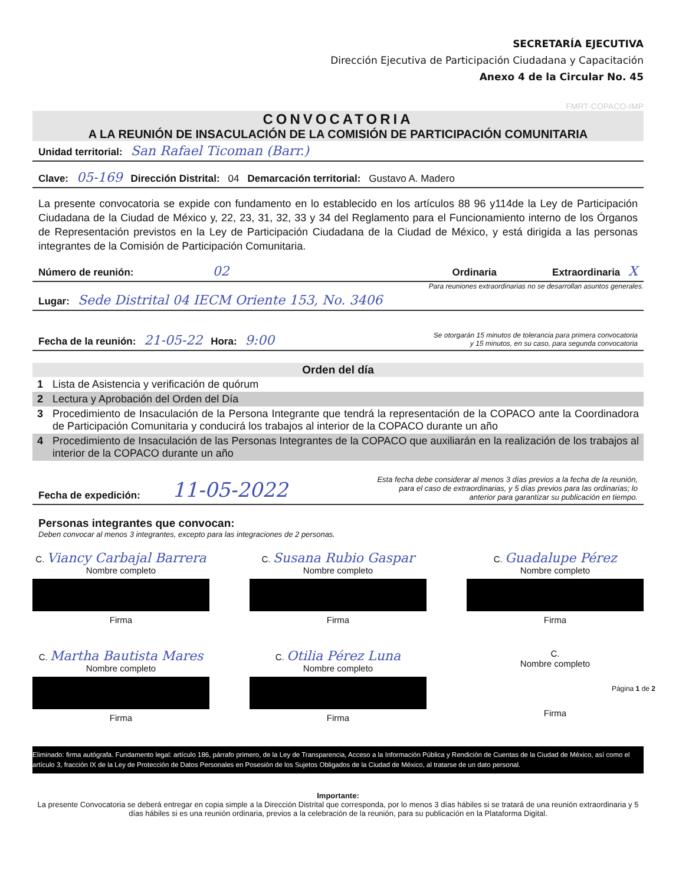SECRETARÍA EJECUTIVA
Dirección Ejecutiva de Participación Ciudadana y Capacitación
Anexo 4 de la Circular No. 45
FMRT-COPACO-IMP
CONVOCATORIA
A LA REUNIÓN DE INSACULACIÓN DE LA COMISIÓN DE PARTICIPACIÓN COMUNITARIA
Unidad territorial: San Rafael Ticoman (Barr.)
Clave: 05-169 Dirección Distrital: 04 Demarcación territorial: Gustavo A. Madero
La presente convocatoria se expide con fundamento en lo establecido en los artículos 88 96 y114de la Ley de Participación Ciudadana de la Ciudad de México y, 22, 23, 31, 32, 33 y 34 del Reglamento para el Funcionamiento interno de los Órganos de Representación previstos en la Ley de Participación Ciudadana de la Ciudad de México, y está dirigida a las personas integrantes de la Comisión de Participación Comunitaria.
Número de reunión: 02 Ordinaria Extraordinaria X
Para reuniones extraordinarias no se desarrollan asuntos generales.
Lugar: Sede Distrital 04 IECM Oriente 153, No. 3406
Fecha de la reunión: 21-05-22 Hora: 9:00 Se otorgarán 15 minutos de tolerancia para primera convocatoria
y 15 minutos, en su caso, para segunda convocatoria
| Orden del día | |
| --- | --- |
| 1 | Lista de Asistencia y verificación de quórum |
| 2 | Lectura y Aprobación del Orden del Día |
| 3 | Procedimiento de Insaculación de la Persona Integrante que tendrá la representación de la COPACO ante la Coordinadora de Participación Comunitaria y conducirá los trabajos al interior de la COPACO durante un año |
| 4 | Procedimiento de Insaculación de las Personas Integrantes de la COPACO que auxiliarán en la realización de los trabajos al interior de la COPACO durante un año |
Fecha de expedición: 11-05-2022 Esta fecha debe considerar al menos 3 días previos a la fecha de la reunión,
para el caso de extraordinarias, y 5 días previos para las ordinarias; lo
anterior para garantizar su publicación en tiempo.
Personas integrantes que convocan:
Deben convocar al menos 3 integrantes, excepto para las integraciones de 2 personas.
C. Viancy Carbajal Barrera
Nombre completo
Firma
C. Susana Rubio Gaspar
Nombre completo
Firma
C. Guadalupe Pérez
Nombre completo
Firma
C. Martha Bautista Mares
Nombre completo
Firma
C. Otilia Pérez Luna
Nombre completo
Firma
C.
Nombre completo
Firma
Eliminado: firma autógrafa. Fundamento legal: artículo 186, párrafo primero, de la Ley de Transparencia, Acceso a la Información Pública y Rendición de Cuentas de la Ciudad de México, así como el artículo 3, fracción IX de la Ley de Protección de Datos Personales en Posesión de los Sujetos Obligados de la Ciudad de México, al tratarse de un dato personal.
Importante:
La presente Convocatoria se deberá entregar en copia simple a la Dirección Distrital que corresponda, por lo menos 3 días hábiles si se tratará de una reunión extraordinaria y 5 días hábiles si es una reunión ordinaria, previos a la celebración de la reunión, para su publicación en la Plataforma Digital.
Página 1 de 2